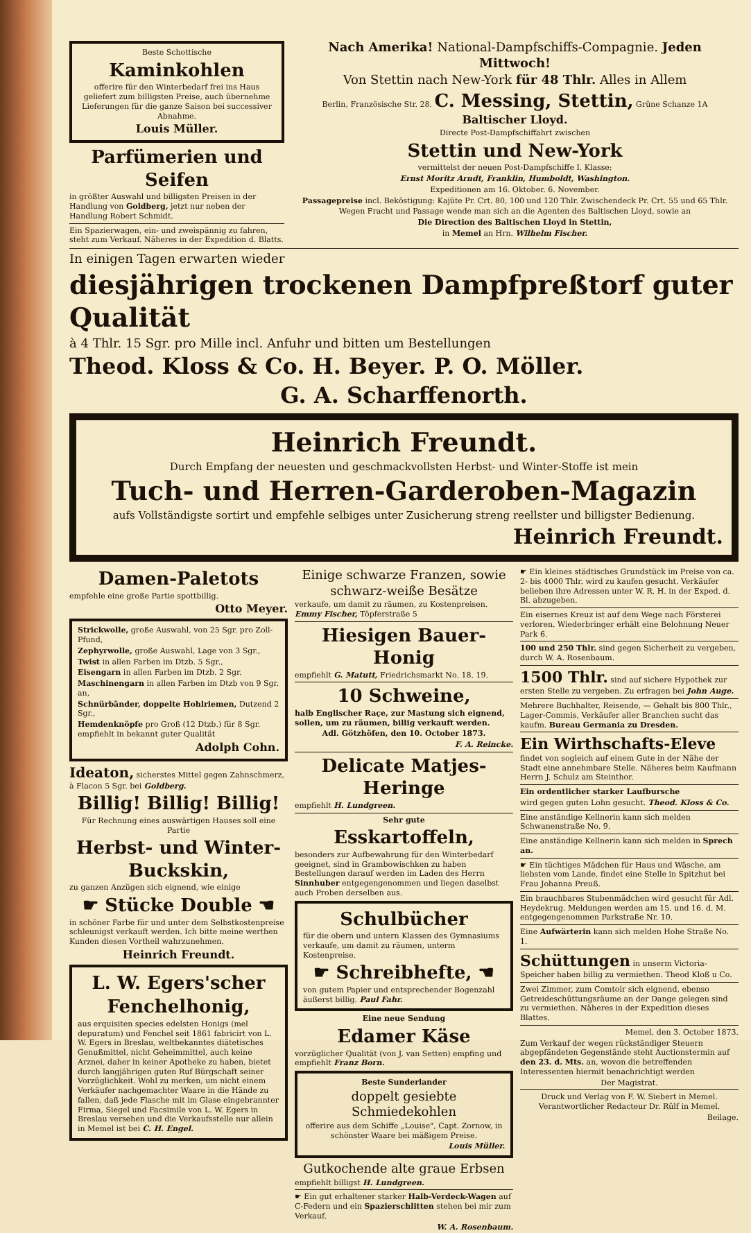Beste Schottische
Kaminkohlen
offerire für den Winterbedarf frei ins Haus geliefert zum billigsten Preise, auch übernehme Lieferungen für die ganze Saison bei successiver Abnahme.
Louis Müller.
Parfümerien und Seifen
in größter Auswahl und billigsten Preisen in der Handlung von Goldberg, jetzt nur neben der Handlung Robert Schmidt.
Ein Spazierwagen, ein- und zweispännig zu fahren, steht zum Verkauf. Näheres in der Expedition d. Blatts.
Nach Amerika! National-Dampfschiffs-Compagnie. Jeden Mittwoch!
Von Stettin nach New-York für 48 Thlr. Alles in Allem
Berlin, Französische Str. 28. C. Messing, Stettin, Grüne Schanze 1A
Baltischer Lloyd.
Directe Post-Dampfschiffahrt zwischen
Stettin und New-York
vermittelst der neuen Post-Dampfschiffe I. Klasse:
Ernst Moritz Arndt, Franklin, Humboldt, Washington.
Expeditionen am 16. Oktober. 6. November.
Passagepreise incl. Beköstigung: Kajüte Pr. Crt. 80, 100 und 120 Thlr. Zwischendeck Pr. Crt. 55 und 65 Thlr.
Wegen Fracht und Passage wende man sich an die Agenten des Baltischen Lloyd, sowie an
Die Direction des Baltischen Lloyd in Stettin,
in Memel an Hrn. Wilhelm Fischer.
In einigen Tagen erwarten wieder
diesjährigen trockenen Dampfpreßtorf guter Qualität
à 4 Thlr. 15 Sgr. pro Mille incl. Anfuhr und bitten um Bestellungen
Theod. Kloss & Co. H. Beyer. P. O. Möller.
G. A. Scharffenorth.
Heinrich Freundt.
Durch Empfang der neuesten und geschmackvollsten Herbst- und Winter-Stoffe ist mein
Tuch- und Herren-Garderoben-Magazin
aufs Vollständigste sortirt und empfehle selbiges unter Zusicherung streng reellster und billigster Bedienung.
Heinrich Freundt.
Damen-Paletots
empfehle eine große Partie spottbillig.
Otto Meyer.
Strickwolle, große Auswahl, von 25 Sgr. pro Zoll-Pfund,
Zephyrwolle, große Auswahl, Lage von 3 Sgr.,
Twist in allen Farben im Dtzb. 5 Sgr.,
Eisengarn in allen Farben im Dtzb. 2 Sgr.
Maschinengarn in allen Farben im Dtzb von 9 Sgr. an,
Schnürbänder, doppelte Hohlriemen, Dutzend 2 Sgr.,
Hemdenknöpfe pro Groß (12 Dtzb.) für 8 Sgr. empfiehlt in bekannt guter Qualität
Adolph Cohn.
Ideaton, sicherstes Mittel gegen Zahnschmerz, à Flacon 5 Sgr. bei Goldberg.
Billig! Billig! Billig!
Für Rechnung eines auswärtigen Hauses soll eine Partie
Herbst- und Winter-Buckskin,
zu ganzen Anzügen sich eignend, wie einige
☛ Stücke Double ☚
in schöner Farbe für und unter dem Selbstkostenpreise schleunigst verkauft werden. Ich bitte meine werthen Kunden diesen Vortheil wahrzunehmen.
Heinrich Freundt.
L. W. Egers'scher
Fenchelhonig,
aus erquisiten species edelsten Honigs (mel depuratum) und Fenchel seit 1861 fabricirt von L. W. Egers in Breslau, weltbekanntes diätetisches Genußmittel, nicht Geheimmittel, auch keine Arznei, daher in keiner Apotheke zu haben, bietet durch langjährigen guten Ruf Bürgschaft seiner Vorzüglichkeit. Wohl zu merken, um nicht einem Verkäufer nachgemachter Waare in die Hände zu fallen, daß jede Flasche mit im Glase eingebrannter Firma, Siegel und Facsimile von L. W. Egers in Breslau versehen und die Verkaufsstelle nur allein in Memel ist bei C. H. Engel.
Einige schwarze Franzen, sowie schwarz-weiße Besätze
verkaufe, um damit zu räumen, zu Kostenpreisen. Emmy Fischer, Töpferstraße 5
Hiesigen Bauer-Honig
empfiehlt G. Matutt, Friedrichsmarkt No. 18. 19.
10 Schweine,
halb Englischer Raçe, zur Mastung sich eignend, sollen, um zu räumen, billig verkauft werden.
Adl. Götzhöfen, den 10. October 1873.
F. A. Reincke.
Delicate Matjes-Heringe
empfiehlt H. Lundgreen.
Sehr gute
Esskartoffeln,
besonders zur Aufbewahrung für den Winterbedarf geeignet, sind in Grambowischken zu haben Bestellungen darauf werden im Laden des Herrn Sinnhuber entgegengenommen und liegen daselbst auch Proben derselben aus.
Schulbücher
für die obern und untern Klassen des Gymnasiums verkaufe, um damit zu räumen, unterm Kostenpreise.
☛ Schreibhefte, ☚
von gutem Papier und entsprechender Bogenzahl äußerst billig. Paul Fahr.
Eine neue Sendung
Edamer Käse
vorzüglicher Qualität (von J. van Setten) empfing und empfiehlt Franz Born.
Beste Sunderlander
doppelt gesiebte Schmiedekohlen
offerire aus dem Schiffe „Louise", Capt. Zornow, in schönster Waare bei mäßigem Preise.
Louis Müller.
Gutkochende alte graue Erbsen
empfiehlt billigst H. Lundgreen.
☛ Ein gut erhaltener starker Halb-Verdeck-Wagen auf C-Federn und ein Spazierschlitten stehen bei mir zum Verkauf.
W. A. Rosenbaum.
☛ Ein kleines städtisches Grundstück im Preise von ca. 2- bis 4000 Thlr. wird zu kaufen gesucht. Verkäufer belieben ihre Adressen unter W. R. H. in der Exped. d. Bl. abzugeben.
Ein eisernes Kreuz ist auf dem Wege nach Försterei verloren. Wiederbringer erhält eine Belohnung Neuer Park 6.
100 und 250 Thlr. sind gegen Sicherheit zu vergeben, durch W. A. Rosenbaum.
1500 Thlr. sind auf sichere Hypothek zur ersten Stelle zu vergeben. Zu erfragen bei John Auge.
Mehrere Buchhalter, Reisende, — Gehalt bis 800 Thlr., Lager-Commis, Verkäufer aller Branchen sucht das kaufm. Bureau Germania zu Dresden.
Ein Wirthschafts-Eleve findet von sogleich auf einem Gute in der Nähe der Stadt eine annehmbare Stelle. Näheres beim Kaufmann Herrn J. Schulz am Steinthor.
Ein ordentlicher starker Laufbursche
wird gegen guten Lohn gesucht. Theod. Kloss & Co.
Eine anständige Kellnerin kann sich melden Schwanenstraße No. 9.
Eine anständige Kellnerin kann sich melden in Sprech an.
☛ Ein tüchtiges Mädchen für Haus und Wäsche, am liebsten vom Lande, findet eine Stelle in Spitzhut bei Frau Johanna Preuß.
Ein brauchbares Stubenmädchen wird gesucht für Adl. Heydekrug. Meldungen werden am 15. und 16. d. M. entgegengenommen Parkstraße Nr. 10.
Eine Aufwärterin kann sich melden Hohe Straße No. 1.
Schüttungen in unserm Victoria-Speicher haben billig zu vermiethen. Theod Kloß u Co.
Zwei Zimmer, zum Comtoir sich eignend, ebenso Getreideschüttungsräume an der Dange gelegen sind zu vermiethen. Näheres in der Expedition dieses Blattes.
Memel, den 3. October 1873.
Zum Verkauf der wegen rückständiger Steuern abgepfändeten Gegenstände steht Auctionstermin auf den 23. d. Mts. an, wovon die betreffenden Interessenten hiermit benachrichtigt werden
Der Magistrat.
Druck und Verlag von F. W. Siebert in Memel.
Verantwortlicher Redacteur Dr. Rülf in Memel.
Beilage.